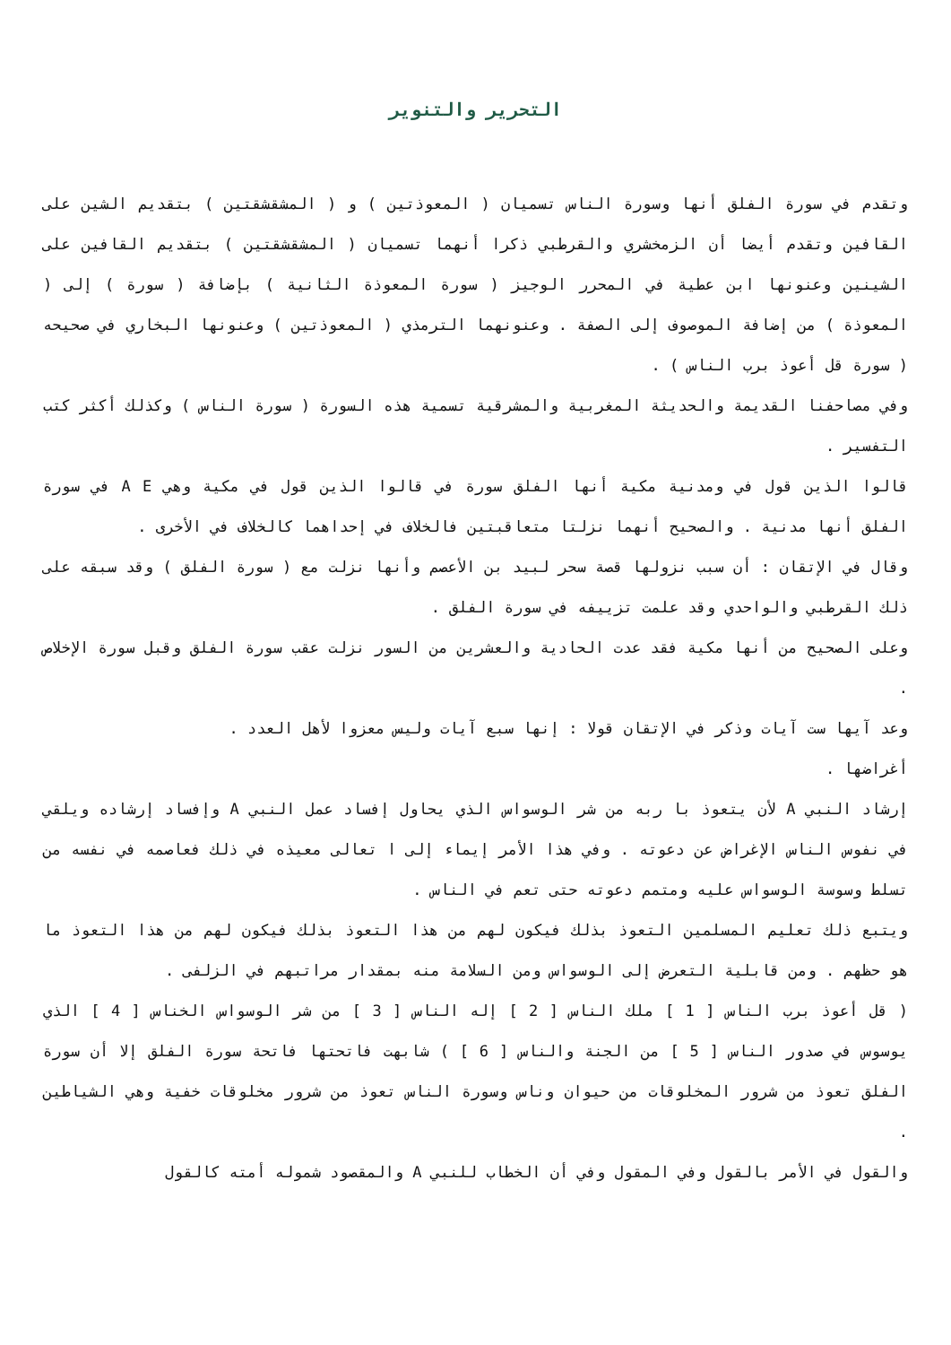التحرير والتنوير
وتقدم في سورة الفلق أنها وسورة الناس تسميان ( المعوذتين ) و ( المشقشقتين ) بتقديم الشين على القافين وتقدم أيضا أن الزمخشري والقرطبي ذكرا أنهما تسميان ( المشقشقتين ) بتقديم القافين على الشينين وعنونها ابن عطية في المحرر الوجيز ( سورة المعوذة الثانية ) بإضافة ( سورة ) إلى ( المعوذة ) من إضافة الموصوف إلى الصفة . وعنونهما الترمذي ( المعوذتين ) وعنونها البخاري في صحيحه ( سورة قل أعوذ برب الناس ) .
وفي مصاحفنا القديمة والحديثة المغربية والمشرقية تسمية هذه السورة ( سورة الناس ) وكذلك أكثر كتب التفسير .
قالوا الذين قول في ومدنية مكية أنها الفلق سورة في قالوا الذين قول في مكية وهي A E في سورة الفلق أنها مدنية . والصحيح أنهما نزلتا متعاقبتين فالخلاف في إحداهما كالخلاف في الأخرى .
وقال في الإتقان : أن سبب نزولها قصة سحر لبيد بن الأعصم وأنها نزلت مع ( سورة الفلق ) وقد سبقه على ذلك القرطبي والواحدي وقد علمت تزييفه في سورة الفلق .
وعلى الصحيح من أنها مكية فقد عدت الحادية والعشرين من السور نزلت عقب سورة الفلق وقبل سورة الإخلاص .
وعد آيها ست آيات وذكر في الإتقان قولا : إنها سبع آيات وليس معزوا لأهل العدد .
أغراضها .
إرشاد النبي A لأن يتعوذ با ربه من شر الوسواس الذي يحاول إفساد عمل النبي A وإفساد إرشاده ويلقي في نفوس الناس الإغراض عن دعوته . وفي هذا الأمر إيماء إلى ا تعالى معيذه في ذلك فعاصمه في نفسه من تسلط وسوسة الوسواس عليه ومتمم دعوته حتى تعم في الناس .
ويتبع ذلك تعليم المسلمين التعوذ بذلك فيكون لهم من هذا التعوذ بذلك فيكون لهم من هذا التعوذ ما هو حظهم . ومن قابلية التعرض إلى الوسواس ومن السلامة منه بمقدار مراتبهم في الزلفى .
( قل أعوذ برب الناس [ 1 ] ملك الناس [ 2 ] إله الناس [ 3 ] من شر الوسواس الخناس [ 4 ] الذي يوسوس في صدور الناس [ 5 ] من الجنة والناس [ 6 ] ) شابهت فاتحتها فاتحة سورة الفلق إلا أن سورة الفلق تعوذ من شرور المخلوقات من حيوان وناس وسورة الناس تعوذ من شرور مخلوقات خفية وهي الشياطين .
والقول في الأمر بالقول وفي المقول وفي أن الخطاب للنبي A والمقصود شموله أمته كالقول